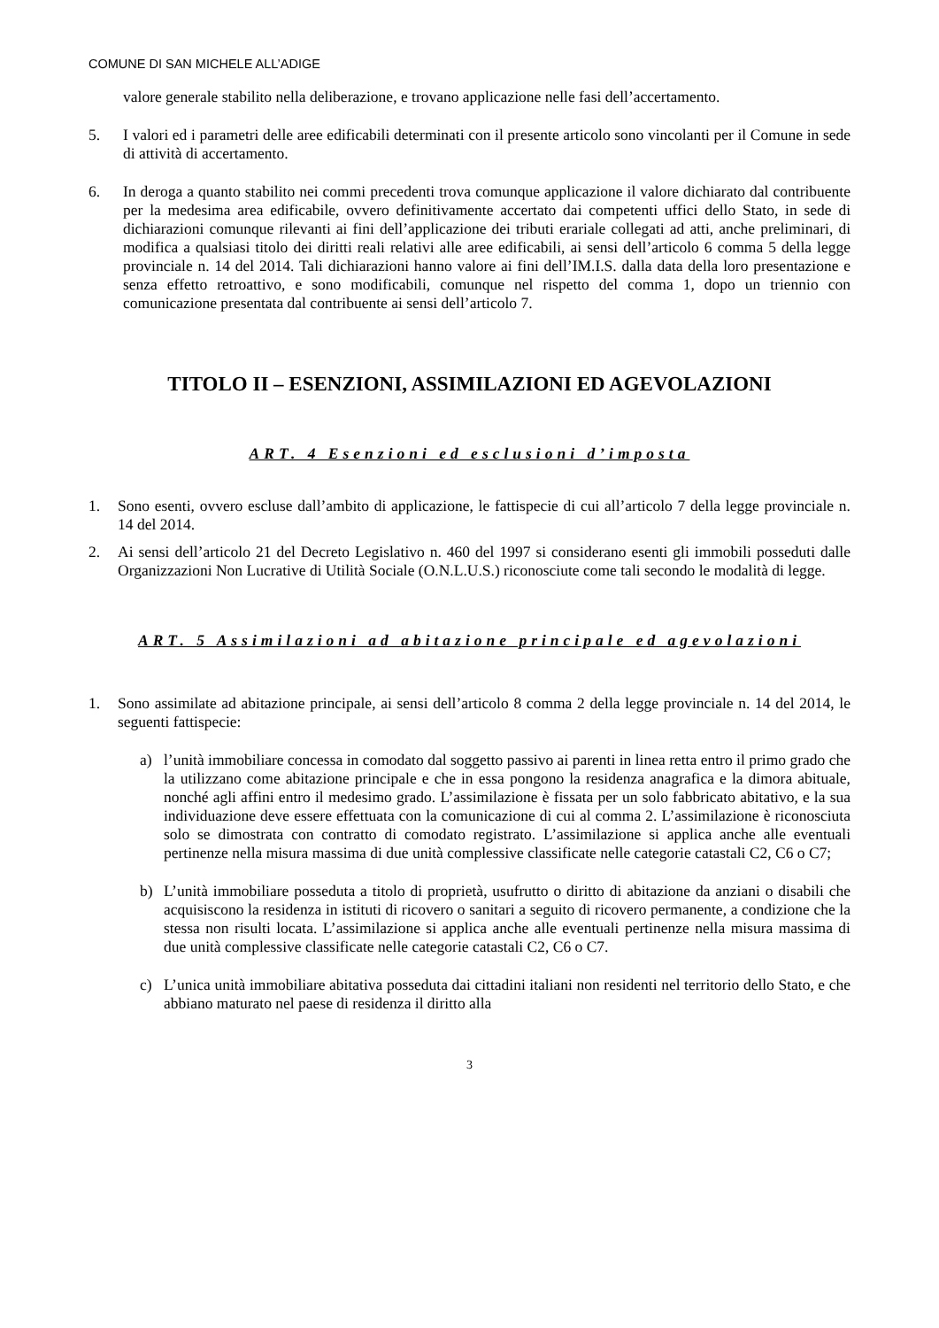COMUNE DI SAN MICHELE ALL’ADIGE
valore generale stabilito nella deliberazione, e trovano applicazione nelle fasi dell’accertamento.
5. I valori ed i parametri delle aree edificabili determinati con il presente articolo sono vincolanti per il Comune in sede di attività di accertamento.
6. In deroga a quanto stabilito nei commi precedenti trova comunque applicazione il valore dichiarato dal contribuente per la medesima area edificabile, ovvero definitivamente accertato dai competenti uffici dello Stato, in sede di dichiarazioni comunque rilevanti ai fini dell’applicazione dei tributi erariale collegati ad atti, anche preliminari, di modifica a qualsiasi titolo dei diritti reali relativi alle aree edificabili, ai sensi dell’articolo 6 comma 5 della legge provinciale n. 14 del 2014. Tali dichiarazioni hanno valore ai fini dell’IM.I.S. dalla data della loro presentazione e senza effetto retroattivo, e sono modificabili, comunque nel rispetto del comma 1, dopo un triennio con comunicazione presentata dal contribuente ai sensi dell’articolo 7.
TITOLO II – ESENZIONI, ASSIMILAZIONI ED AGEVOLAZIONI
ART. 4 Esenzioni ed esclusioni d’imposta
1. Sono esenti, ovvero escluse dall’ambito di applicazione, le fattispecie di cui all’articolo 7 della legge provinciale n. 14 del 2014.
2. Ai sensi dell’articolo 21 del Decreto Legislativo n. 460 del 1997 si considerano esenti gli immobili posseduti dalle Organizzazioni Non Lucrative di Utilità Sociale (O.N.L.U.S.) riconosciute come tali secondo le modalità di legge.
ART. 5 Assimilazioni ad abitazione principale ed agevolazioni
1. Sono assimilate ad abitazione principale, ai sensi dell’articolo 8 comma 2 della legge provinciale n. 14 del 2014, le seguenti fattispecie:
a) l’unità immobiliare concessa in comodato dal soggetto passivo ai parenti in linea retta entro il primo grado che la utilizzano come abitazione principale e che in essa pongono la residenza anagrafica e la dimora abituale, nonché agli affini entro il medesimo grado. L’assimilazione è fissata per un solo fabbricato abitativo, e la sua individuazione deve essere effettuata con la comunicazione di cui al comma 2. L’assimilazione è riconosciuta solo se dimostrata con contratto di comodato registrato. L’assimilazione si applica anche alle eventuali pertinenze nella misura massima di due unità complessive classificate nelle categorie catastali C2, C6 o C7;
b) L’unità immobiliare posseduta a titolo di proprietà, usufrutto o diritto di abitazione da anziani o disabili che acquisiscono la residenza in istituti di ricovero o sanitari a seguito di ricovero permanente, a condizione che la stessa non risulti locata. L’assimilazione si applica anche alle eventuali pertinenze nella misura massima di due unità complessive classificate nelle categorie catastali C2, C6 o C7.
c) L’unica unità immobiliare abitativa posseduta dai cittadini italiani non residenti nel territorio dello Stato, e che abbiano maturato nel paese di residenza il diritto alla
3